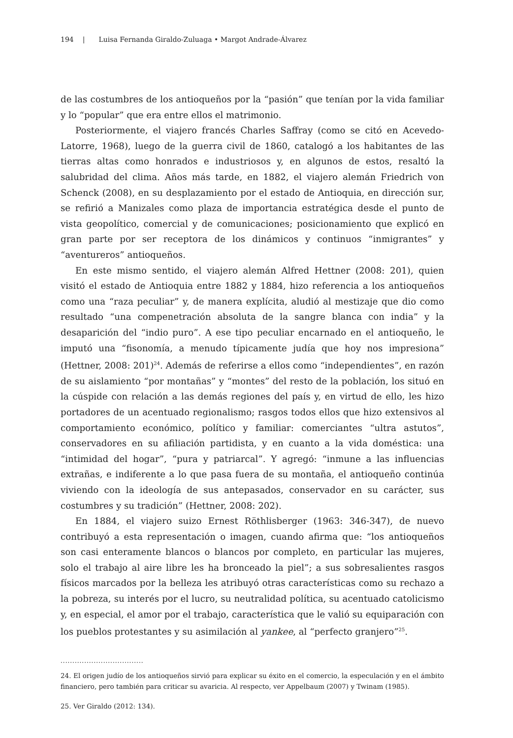194 | Luisa Fernanda Giraldo-Zuluaga • Margot Andrade-Álvarez
de las costumbres de los antioqueños por la “pasión” que tenían por la vida familiar y lo “popular” que era entre ellos el matrimonio.
Posteriormente, el viajero francés Charles Saffray (como se citó en Acevedo-Latorre, 1968), luego de la guerra civil de 1860, catalogó a los habitantes de las tierras altas como honrados e industriosos y, en algunos de estos, resaltó la salubridad del clima. Años más tarde, en 1882, el viajero alemán Friedrich von Schenck (2008), en su desplazamiento por el estado de Antioquia, en dirección sur, se refirió a Manizales como plaza de importancia estratégica desde el punto de vista geopolítico, comercial y de comunicaciones; posicionamiento que explicó en gran parte por ser receptora de los dinámicos y continuos “inmigrantes” y “aventureros” antioqueños.
En este mismo sentido, el viajero alemán Alfred Hettner (2008: 201), quien visitó el estado de Antioquia entre 1882 y 1884, hizo referencia a los antioqueños como una “raza peculiar” y, de manera explícita, aludió al mestizaje que dio como resultado “una compenetración absoluta de la sangre blanca con india” y la desaparición del “indio puro”. A ese tipo peculiar encarnado en el antioqueño, le imputó una “fisonomía, a menudo típicamente judía que hoy nos impresiona” (Hettner, 2008: 201)<sup>24</sup>. Además de referirse a ellos como “independientes”, en razón de su aislamiento “por montañas” y “montes” del resto de la población, los situó en la cúspide con relación a las demás regiones del país y, en virtud de ello, les hizo portadores de un acentuado regionalismo; rasgos todos ellos que hizo extensivos al comportamiento económico, político y familiar: comerciantes “ultra astutos”, conservadores en su afiliación partidista, y en cuanto a la vida doméstica: una “intimidad del hogar”, “pura y patriarcal”. Y agregó: “inmune a las influencias extrañas, e indiferente a lo que pasa fuera de su montaña, el antioqueño continúa viviendo con la ideología de sus antepasados, conservador en su carácter, sus costumbres y su tradición” (Hettner, 2008: 202).
En 1884, el viajero suizo Ernest Röthlisberger (1963: 346-347), de nuevo contribuyó a esta representación o imagen, cuando afirma que: “los antioqueños son casi enteramente blancos o blancos por completo, en particular las mujeres, solo el trabajo al aire libre les ha bronceado la piel”; a sus sobresalientes rasgos físicos marcados por la belleza les atribuyó otras características como su rechazo a la pobreza, su interés por el lucro, su neutralidad política, su acentuado catolicismo y, en especial, el amor por el trabajo, característica que le valió su equiparación con los pueblos protestantes y su asimilación al yankee, al “perfecto granjero”<sup>25</sup>.
...................................
24. El origen judío de los antioqueños sirvió para explicar su éxito en el comercio, la especulación y en el ámbito financiero, pero también para criticar su avaricia. Al respecto, ver Appelbaum (2007) y Twinam (1985).
25. Ver Giraldo (2012: 134).